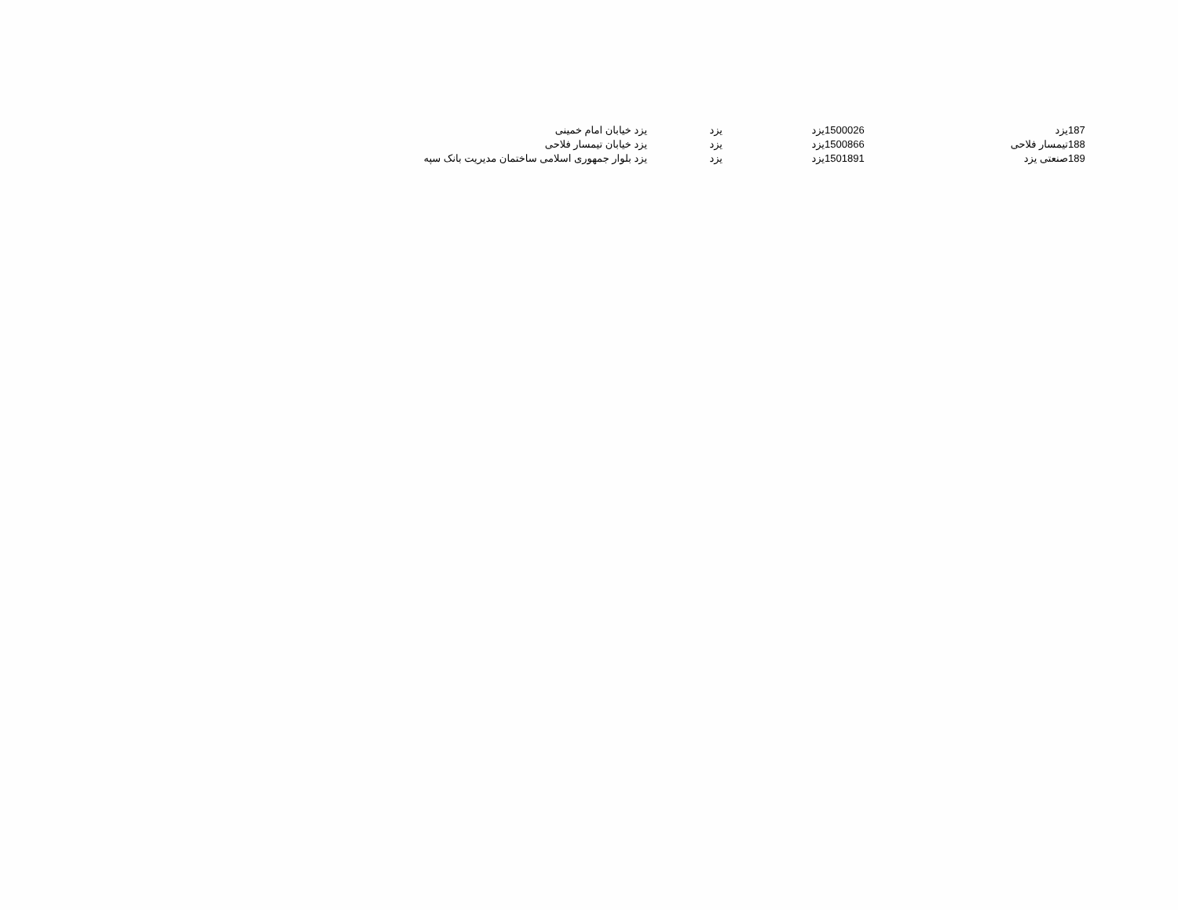| 187 | یزد | 1500026 | یزد | یزد | یزد خیابان امام خمینی |
| 188 | تیمسار فلاحی | 1500866 | یزد | یزد | یزد خیابان تیمسار فلاحی |
| 189 | صنعتی یزد | 1501891 | یزد | یزد | یزد بلوار جمهوری اسلامی ساختمان مدیریت بانک سپه |